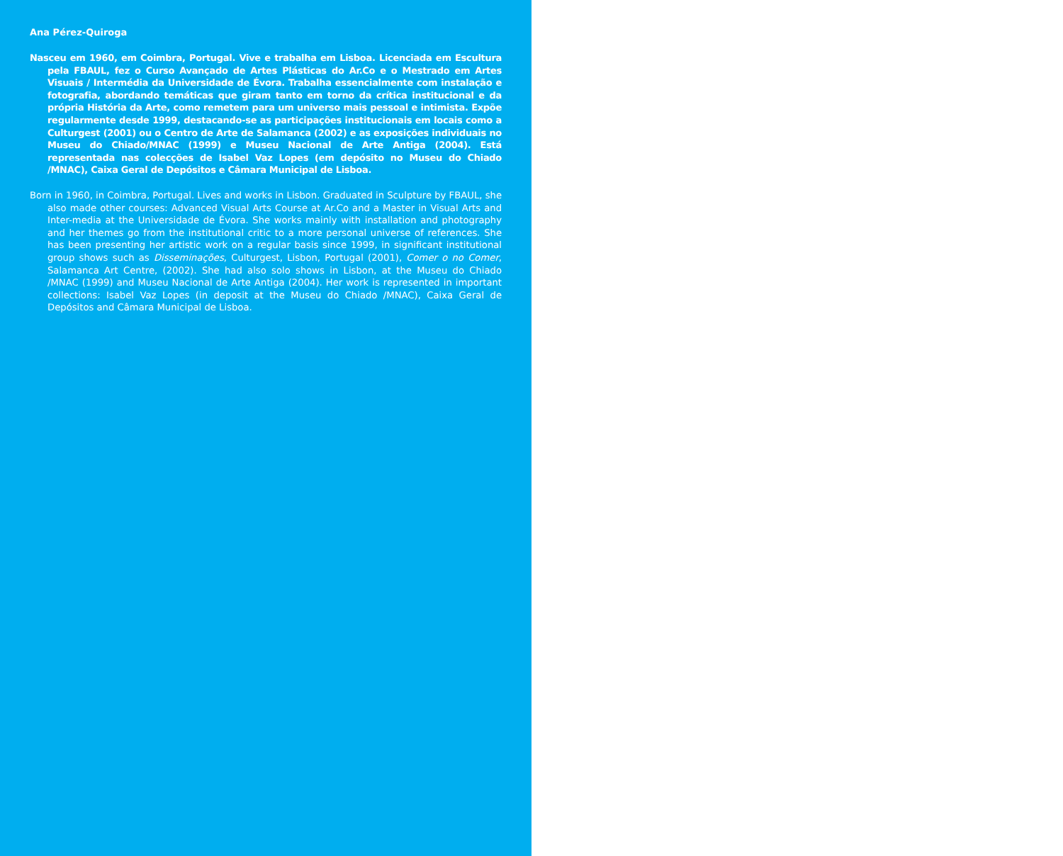Ana Pérez-Quiroga
Nasceu em 1960, em Coimbra, Portugal. Vive e trabalha em Lisboa. Licenciada em Escultura pela FBAUL, fez o Curso Avançado de Artes Plásticas do Ar.Co e o Mestrado em Artes Visuais / Intermédia da Universidade de Évora. Trabalha essencialmente com instalação e fotografia, abordando temáticas que giram tanto em torno da crítica institucional e da própria História da Arte, como remetem para um universo mais pessoal e intimista. Expõe regularmente desde 1999, destacando-se as participações institucionais em locais como a Culturgest (2001) ou o Centro de Arte de Salamanca (2002) e as exposições individuais no Museu do Chiado/MNAC (1999) e Museu Nacional de Arte Antiga (2004). Está representada nas colecções de Isabel Vaz Lopes (em depósito no Museu do Chiado /MNAC), Caixa Geral de Depósitos e Câmara Municipal de Lisboa.
Born in 1960, in Coimbra, Portugal. Lives and works in Lisbon. Graduated in Sculpture by FBAUL, she also made other courses: Advanced Visual Arts Course at Ar.Co and a Master in Visual Arts and Inter-media at the Universidade de Évora. She works mainly with installation and photography and her themes go from the institutional critic to a more personal universe of references. She has been presenting her artistic work on a regular basis since 1999, in significant institutional group shows such as Disseminações, Culturgest, Lisbon, Portugal (2001), Comer o no Comer, Salamanca Art Centre, (2002). She had also solo shows in Lisbon, at the Museu do Chiado /MNAC (1999) and Museu Nacional de Arte Antiga (2004). Her work is represented in important collections: Isabel Vaz Lopes (in deposit at the Museu do Chiado /MNAC), Caixa Geral de Depósitos and Câmara Municipal de Lisboa.